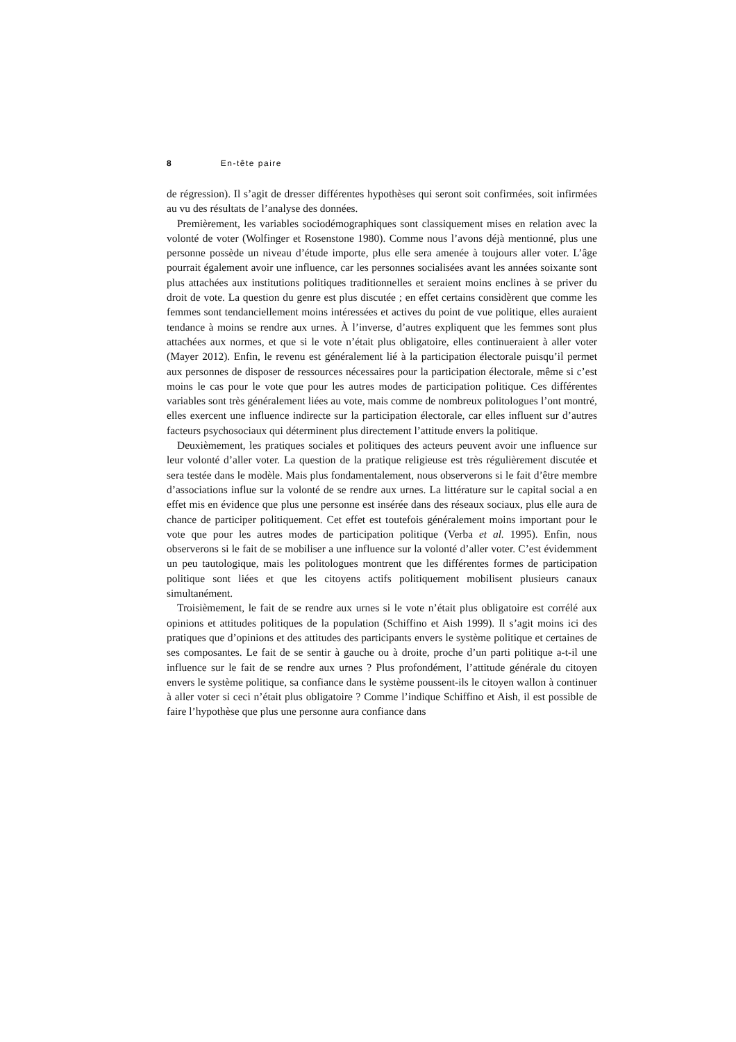8 En-tête paire
de régression). Il s’agit de dresser différentes hypothèses qui seront soit confirmées, soit infirmées au vu des résultats de l’analyse des données.
Premièrement, les variables sociodémographiques sont classiquement mises en relation avec la volonté de voter (Wolfinger et Rosenstone 1980). Comme nous l’avons déjà mentionné, plus une personne possède un niveau d’étude importe, plus elle sera amenée à toujours aller voter. L’âge pourrait également avoir une influence, car les personnes socialisées avant les années soixante sont plus attachées aux institutions politiques traditionnelles et seraient moins enclines à se priver du droit de vote. La question du genre est plus discutée ; en effet certains considèrent que comme les femmes sont tendanciellement moins intéressées et actives du point de vue politique, elles auraient tendance à moins se rendre aux urnes. À l’inverse, d’autres expliquent que les femmes sont plus attachées aux normes, et que si le vote n’était plus obligatoire, elles continueraient à aller voter (Mayer 2012). Enfin, le revenu est généralement lié à la participation électorale puisqu’il permet aux personnes de disposer de ressources nécessaires pour la participation électorale, même si c’est moins le cas pour le vote que pour les autres modes de participation politique. Ces différentes variables sont très généralement liées au vote, mais comme de nombreux politologues l’ont montré, elles exercent une influence indirecte sur la participation électorale, car elles influent sur d’autres facteurs psychosociaux qui déterminent plus directement l’attitude envers la politique.
Deuxièmement, les pratiques sociales et politiques des acteurs peuvent avoir une influence sur leur volonté d’aller voter. La question de la pratique religieuse est très régulièrement discutée et sera testée dans le modèle. Mais plus fondamentalement, nous observerons si le fait d’être membre d’associations influe sur la volonté de se rendre aux urnes. La littérature sur le capital social a en effet mis en évidence que plus une personne est insérée dans des réseaux sociaux, plus elle aura de chance de participer politiquement. Cet effet est toutefois généralement moins important pour le vote que pour les autres modes de participation politique (Verba et al. 1995). Enfin, nous observerons si le fait de se mobiliser a une influence sur la volonté d’aller voter. C’est évidemment un peu tautologique, mais les politologues montrent que les différentes formes de participation politique sont liées et que les citoyens actifs politiquement mobilisent plusieurs canaux simultanément.
Troisièmement, le fait de se rendre aux urnes si le vote n’était plus obligatoire est corrélé aux opinions et attitudes politiques de la population (Schiffino et Aish 1999). Il s’agit moins ici des pratiques que d’opinions et des attitudes des participants envers le système politique et certaines de ses composantes. Le fait de se sentir à gauche ou à droite, proche d’un parti politique a-t-il une influence sur le fait de se rendre aux urnes ? Plus profondément, l’attitude générale du citoyen envers le système politique, sa confiance dans le système poussent-ils le citoyen wallon à continuer à aller voter si ceci n’était plus obligatoire ? Comme l’indique Schiffino et Aish, il est possible de faire l’hypothèse que plus une personne aura confiance dans